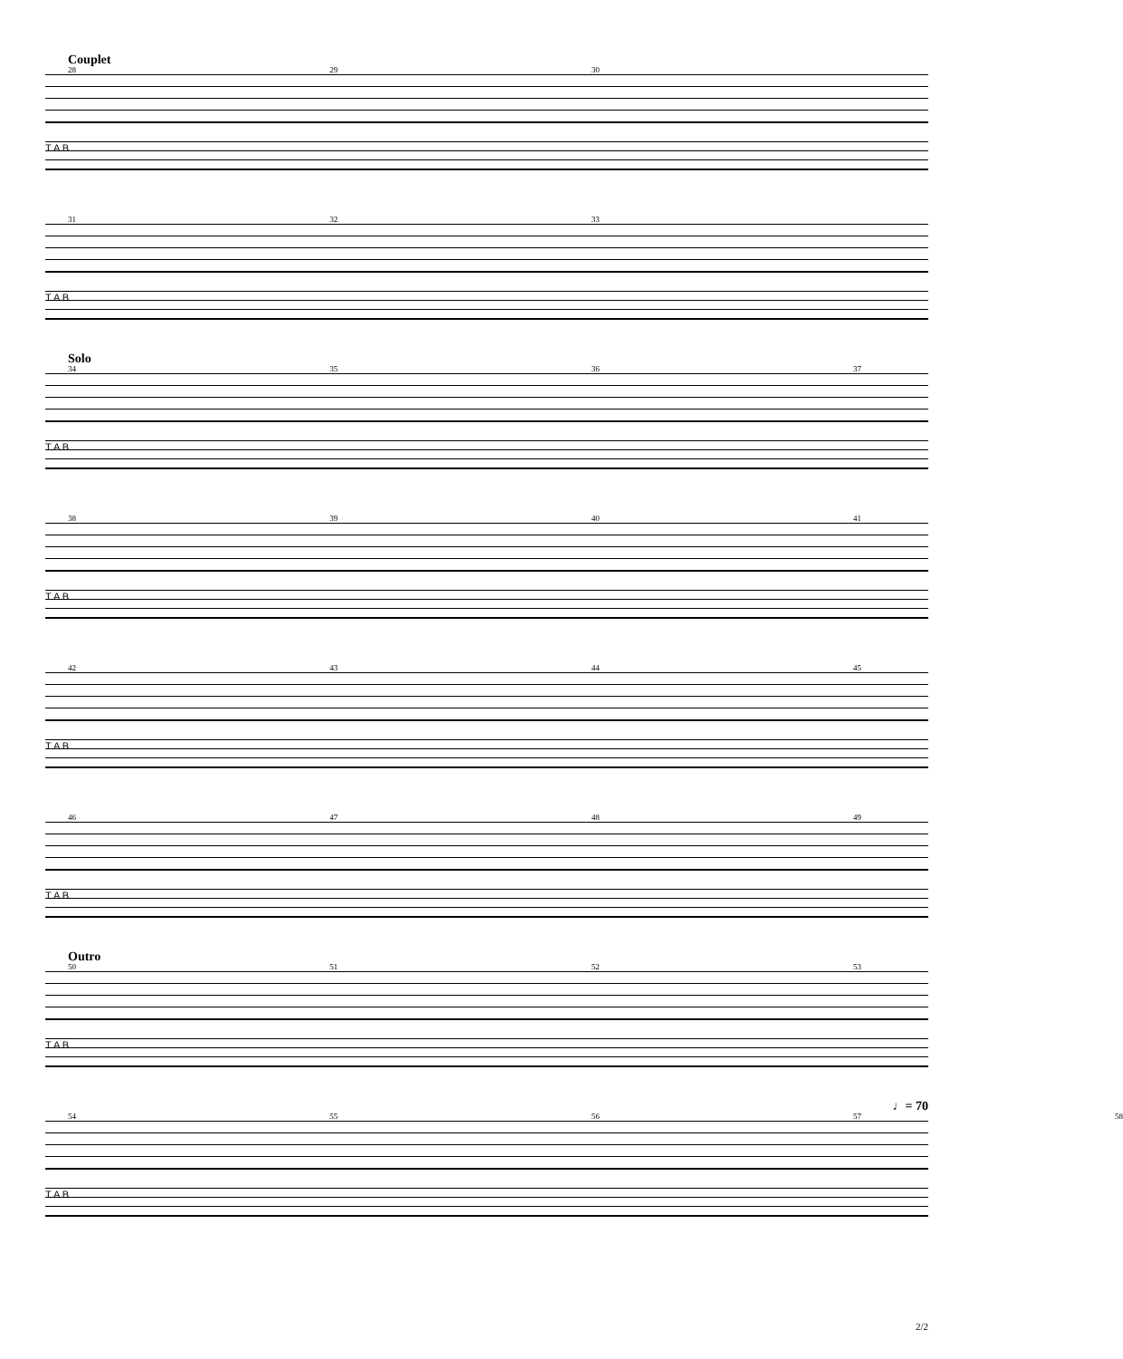Couplet
28 29 30
T A B
31 32 33
T A B
Solo
34 35 36 37
T A B
38 39 40 41
T A B
42 43 44 45
T A B
46 47 48 49
T A B
Outro
50 51 52 53
T A B
♩= 70
54 55 56 57 58
T A B
2/2